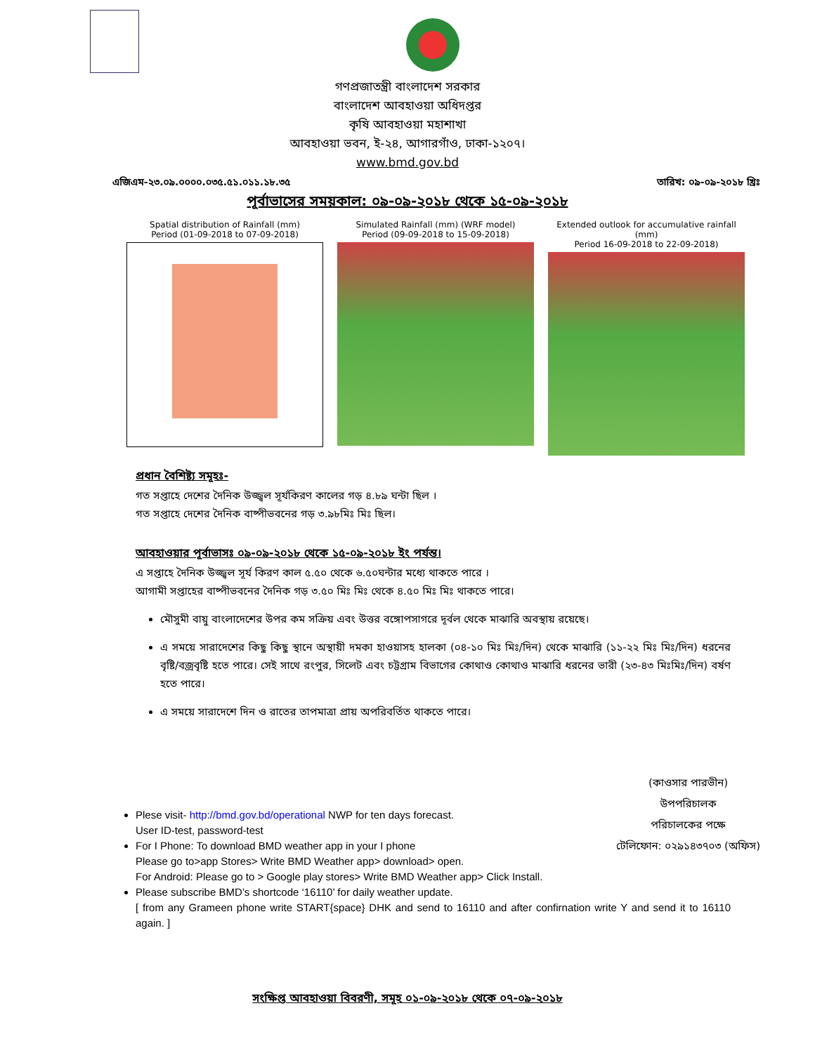গণপ্রজাতন্ত্রী বাংলাদেশ সরকার
বাংলাদেশ আবহাওয়া অধিদপ্তর
কৃষি আবহাওয়া মহাশাখা
আবহাওয়া ভবন, ই-২৪, আগারগাঁও, ঢাকা-১২০৭।
www.bmd.gov.bd
এজিএম-২৩.০৯.০০০০.০৩৫.৫১.০১১.১৮.৩৫ তারিখ: ০৯-০৯-২০১৮ খ্রিঃ
পূর্বাভাসের সময়কাল: ০৯-০৯-২০১৮ থেকে ১৫-০৯-২০১৮
Spatial distribution of Rainfall (mm)
Period (01-09-2018 to 07-09-2018)
Simulated Rainfall (mm) (WRF model)
Period (09-09-2018 to 15-09-2018)
Extended outlook for accumulative rainfall (mm)
Period 16-09-2018 to 22-09-2018)
প্রধান বৈশিষ্ট্য সমূহঃ-
গত সপ্তাহে দেশের দৈনিক উজ্জ্বল সূর্যকিরণ কালের গড় ৪.৮৯ ঘন্টা ছিল ।
গত সপ্তাহে দেশের দৈনিক বাষ্পীভবনের গড় ৩.৯৮মিঃ মিঃ ছিল।
আবহাওয়ার পূর্বাভাসঃ ০৯-০৯-২০১৮ থেকে ১৫-০৯-২০১৮ ইং পর্যন্ত।
এ সপ্তাহে দৈনিক উজ্জ্বল সূর্য কিরণ কাল ৫.৫০ থেকে ৬.৫০ঘন্টার মধ্যে থাকতে পারে ।
আগামী সপ্তাহের বাষ্পীভবনের দৈনিক গড় ৩.৫০ মিঃ মিঃ থেকে ৪.৫০ মিঃ মিঃ থাকতে পারে।
মৌসুমী বায়ু বাংলাদেশের উপর কম সক্রিয় এবং উত্তর বঙ্গোপসাগরে দূর্বল থেকে মাঝারি অবস্থায় রয়েছে।
এ সময়ে সারাদেশের কিছু কিছু স্থানে অস্থায়ী দমকা হাওয়াসহ হালকা (০৪-১০ মিঃ মিঃ/দিন) থেকে মাঝারি (১১-২২ মিঃ মিঃ/দিন) ধরনের বৃষ্টি/বজ্রবৃষ্টি হতে পারে। সেই সাথে রংপুর, সিলেট এবং চট্টগ্রাম বিভাগের কোথাও কোথাও মাঝারি ধরনের ভারী (২৩-৪৩ মিঃমিঃ/দিন) বর্ষণ হতে পারে।
এ সময়ে সারাদেশে দিন ও রাতের তাপমাত্রা প্রায় অপরিবর্তিত থাকতে পারে।
(কাওসার পারভীন)
উপপরিচালক
পরিচালকের পক্ষে
টেলিফোন: ০২৯১৪৩৭০৩ (অফিস)
Plese visit- http://bmd.gov.bd/operational NWP for ten days forecast.
User ID-test, password-test
For I Phone: To download BMD weather app in your I phone
Please go to>app Stores> Write BMD Weather app> download> open.
For Android: Please go to > Google play stores> Write BMD Weather app> Click Install.
Please subscribe BMD’s shortcode ‘16110’ for daily weather update.
[ from any Grameen phone write START{space} DHK and send to 16110 and after confirnation write Y and send it to 16110 again. ]
সংক্ষিপ্ত আবহাওয়া বিবরণী, সমূহ ০১-০৯-২০১৮ থেকে ০৭-০৯-২০১৮